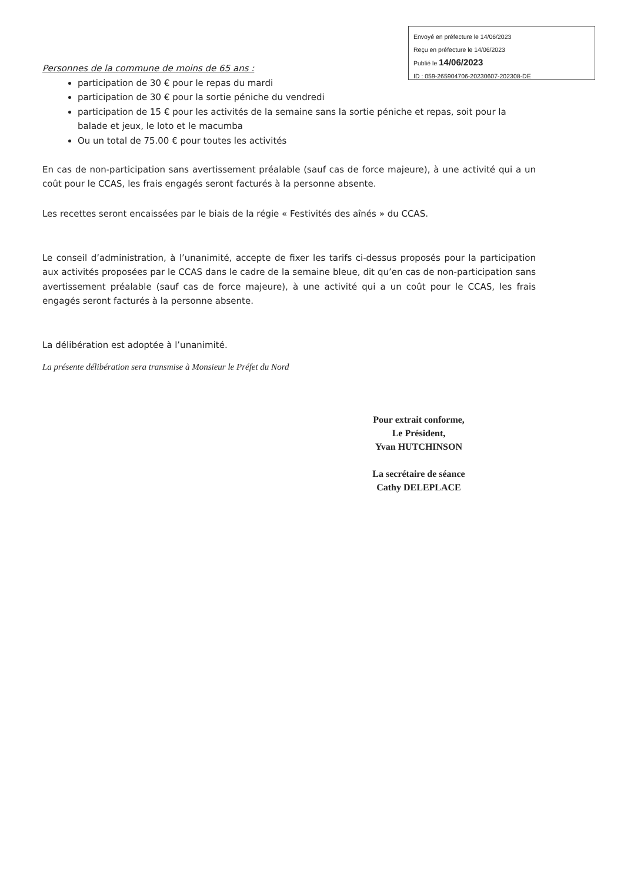Envoyé en préfecture le 14/06/2023
Reçu en préfecture le 14/06/2023
Publié le 14/06/2023
ID : 059-265904706-20230607-202308-DE
Personnes de la commune de moins de 65 ans :
participation de 30 € pour le repas du mardi
participation de 30 € pour la sortie péniche du vendredi
participation de 15 € pour les activités de la semaine sans la sortie péniche et repas, soit pour la balade et jeux, le loto et le macumba
Ou un total de 75.00 € pour toutes les activités
En cas de non-participation sans avertissement préalable (sauf cas de force majeure), à une activité qui a un coût pour le CCAS, les frais engagés seront facturés à la personne absente.
Les recettes seront encaissées par le biais de la régie « Festivités des aînés » du CCAS.
Le conseil d’administration, à l’unanimité, accepte de fixer les tarifs ci-dessus proposés pour la participation aux activités proposées par le CCAS dans le cadre de la semaine bleue, dit qu’en cas de non-participation sans avertissement préalable (sauf cas de force majeure), à une activité qui a un coût pour le CCAS, les frais engagés seront facturés à la personne absente.
La délibération est adoptée à l’unanimité.
La présente délibération sera transmise à Monsieur le Préfet du Nord
Pour extrait conforme,
Le Président,
Yvan HUTCHINSON
La secrétaire de séance
Cathy DELEPLACE